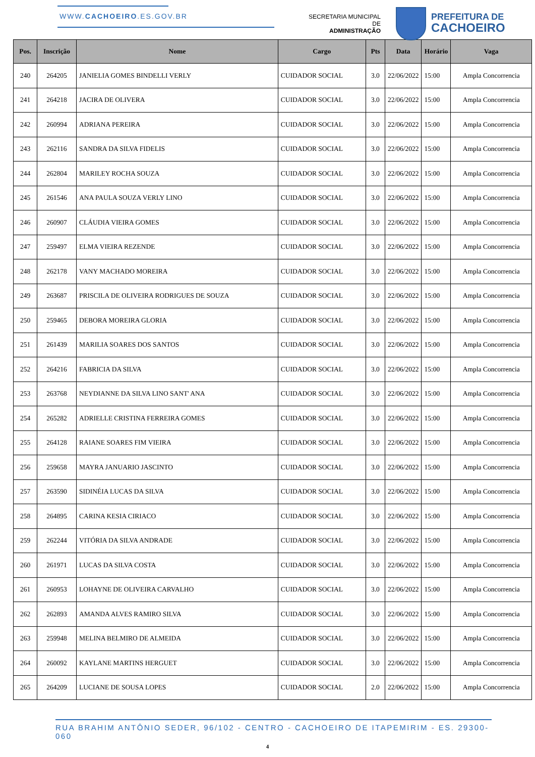WWW.CACHOEIRO.ES.GOV.BR
SECRETARIA MUNICIPAL DE
ADMINISTRAÇÃO
PREFEITURA DE
CACHOEIRO
| Pos. | Inscrição | Nome | Cargo | Pts | Data | Horário | Vaga |
| --- | --- | --- | --- | --- | --- | --- | --- |
| 240 | 264205 | JANIELIA GOMES BINDELLI VERLY | CUIDADOR SOCIAL | 3.0 | 22/06/2022 | 15:00 | Ampla Concorrencia |
| 241 | 264218 | JACIRA DE OLIVERA | CUIDADOR SOCIAL | 3.0 | 22/06/2022 | 15:00 | Ampla Concorrencia |
| 242 | 260994 | ADRIANA PEREIRA | CUIDADOR SOCIAL | 3.0 | 22/06/2022 | 15:00 | Ampla Concorrencia |
| 243 | 262116 | SANDRA DA SILVA FIDELIS | CUIDADOR SOCIAL | 3.0 | 22/06/2022 | 15:00 | Ampla Concorrencia |
| 244 | 262804 | MARILEY ROCHA SOUZA | CUIDADOR SOCIAL | 3.0 | 22/06/2022 | 15:00 | Ampla Concorrencia |
| 245 | 261546 | ANA PAULA SOUZA VERLY LINO | CUIDADOR SOCIAL | 3.0 | 22/06/2022 | 15:00 | Ampla Concorrencia |
| 246 | 260907 | CLÁUDIA VIEIRA GOMES | CUIDADOR SOCIAL | 3.0 | 22/06/2022 | 15:00 | Ampla Concorrencia |
| 247 | 259497 | ELMA VIEIRA REZENDE | CUIDADOR SOCIAL | 3.0 | 22/06/2022 | 15:00 | Ampla Concorrencia |
| 248 | 262178 | VANY MACHADO MOREIRA | CUIDADOR SOCIAL | 3.0 | 22/06/2022 | 15:00 | Ampla Concorrencia |
| 249 | 263687 | PRISCILA DE OLIVEIRA RODRIGUES DE SOUZA | CUIDADOR SOCIAL | 3.0 | 22/06/2022 | 15:00 | Ampla Concorrencia |
| 250 | 259465 | DEBORA MOREIRA GLORIA | CUIDADOR SOCIAL | 3.0 | 22/06/2022 | 15:00 | Ampla Concorrencia |
| 251 | 261439 | MARILIA SOARES DOS SANTOS | CUIDADOR SOCIAL | 3.0 | 22/06/2022 | 15:00 | Ampla Concorrencia |
| 252 | 264216 | FABRICIA DA SILVA | CUIDADOR SOCIAL | 3.0 | 22/06/2022 | 15:00 | Ampla Concorrencia |
| 253 | 263768 | NEYDIANNE DA SILVA LINO SANT' ANA | CUIDADOR SOCIAL | 3.0 | 22/06/2022 | 15:00 | Ampla Concorrencia |
| 254 | 265282 | ADRIELLE CRISTINA FERREIRA GOMES | CUIDADOR SOCIAL | 3.0 | 22/06/2022 | 15:00 | Ampla Concorrencia |
| 255 | 264128 | RAIANE SOARES FIM VIEIRA | CUIDADOR SOCIAL | 3.0 | 22/06/2022 | 15:00 | Ampla Concorrencia |
| 256 | 259658 | MAYRA JANUARIO JASCINTO | CUIDADOR SOCIAL | 3.0 | 22/06/2022 | 15:00 | Ampla Concorrencia |
| 257 | 263590 | SIDINÉIA LUCAS DA SILVA | CUIDADOR SOCIAL | 3.0 | 22/06/2022 | 15:00 | Ampla Concorrencia |
| 258 | 264895 | CARINA KESIA CIRIACO | CUIDADOR SOCIAL | 3.0 | 22/06/2022 | 15:00 | Ampla Concorrencia |
| 259 | 262244 | VITÓRIA DA SILVA ANDRADE | CUIDADOR SOCIAL | 3.0 | 22/06/2022 | 15:00 | Ampla Concorrencia |
| 260 | 261971 | LUCAS DA SILVA COSTA | CUIDADOR SOCIAL | 3.0 | 22/06/2022 | 15:00 | Ampla Concorrencia |
| 261 | 260953 | LOHAYNE DE OLIVEIRA CARVALHO | CUIDADOR SOCIAL | 3.0 | 22/06/2022 | 15:00 | Ampla Concorrencia |
| 262 | 262893 | AMANDA ALVES RAMIRO SILVA | CUIDADOR SOCIAL | 3.0 | 22/06/2022 | 15:00 | Ampla Concorrencia |
| 263 | 259948 | MELINA BELMIRO DE ALMEIDA | CUIDADOR SOCIAL | 3.0 | 22/06/2022 | 15:00 | Ampla Concorrencia |
| 264 | 260092 | KAYLANE MARTINS HERGUET | CUIDADOR SOCIAL | 3.0 | 22/06/2022 | 15:00 | Ampla Concorrencia |
| 265 | 264209 | LUCIANE DE SOUSA LOPES | CUIDADOR SOCIAL | 2.0 | 22/06/2022 | 15:00 | Ampla Concorrencia |
RUA BRAHIM ANTÔNIO SEDER, 96/102 - CENTRO - CACHOEIRO DE ITAPEMIRIM - ES. 29300-060
4